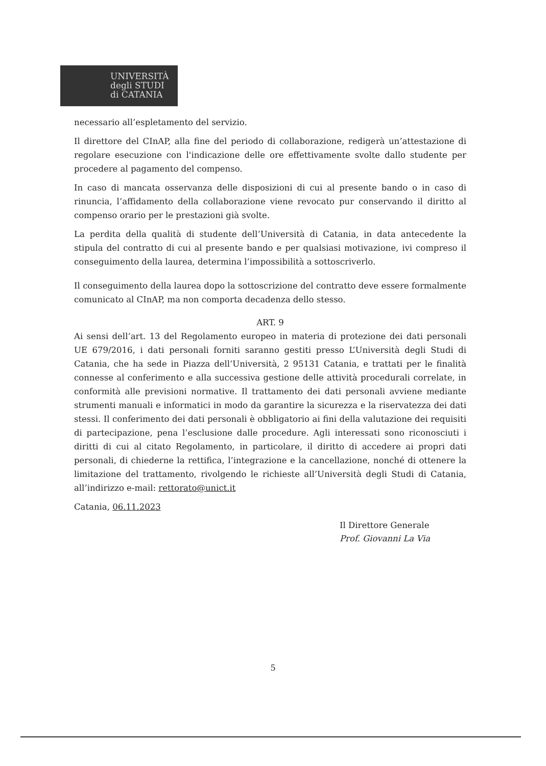UNIVERSITÀ
degli STUDI
di CATANIA
necessario all’espletamento del servizio.
Il direttore del CInAP, alla fine del periodo di collaborazione, redigerà un’attestazione di regolare esecuzione con l'indicazione delle ore effettivamente svolte dallo studente per procedere al pagamento del compenso.
In caso di mancata osservanza delle disposizioni di cui al presente bando o in caso di rinuncia, l’affidamento della collaborazione viene revocato pur conservando il diritto al compenso orario per le prestazioni già svolte.
La perdita della qualità di studente dell’Università di Catania, in data antecedente la stipula del contratto di cui al presente bando e per qualsiasi motivazione, ivi compreso il conseguimento della laurea, determina l’impossibilità a sottoscriverlo.
Il conseguimento della laurea dopo la sottoscrizione del contratto deve essere formalmente comunicato al CInAP, ma non comporta decadenza dello stesso.
ART. 9
Ai sensi dell’art. 13 del Regolamento europeo in materia di protezione dei dati personali UE 679/2016, i dati personali forniti saranno gestiti presso L’Università degli Studi di Catania, che ha sede in Piazza dell’Università, 2 95131 Catania, e trattati per le finalità connesse al conferimento e alla successiva gestione delle attività procedurali correlate, in conformità alle previsioni normative. Il trattamento dei dati personali avviene mediante strumenti manuali e informatici in modo da garantire la sicurezza e la riservatezza dei dati stessi. Il conferimento dei dati personali è obbligatorio ai fini della valutazione dei requisiti di partecipazione, pena l’esclusione dalle procedure. Agli interessati sono riconosciuti i diritti di cui al citato Regolamento, in particolare, il diritto di accedere ai propri dati personali, di chiederne la rettifica, l’integrazione e la cancellazione, nonché di ottenere la limitazione del trattamento, rivolgendo le richieste all’Università degli Studi di Catania, all’indirizzo e-mail: rettorato@unict.it
Catania, 06.11.2023
Il Direttore Generale
Prof. Giovanni La Via
5